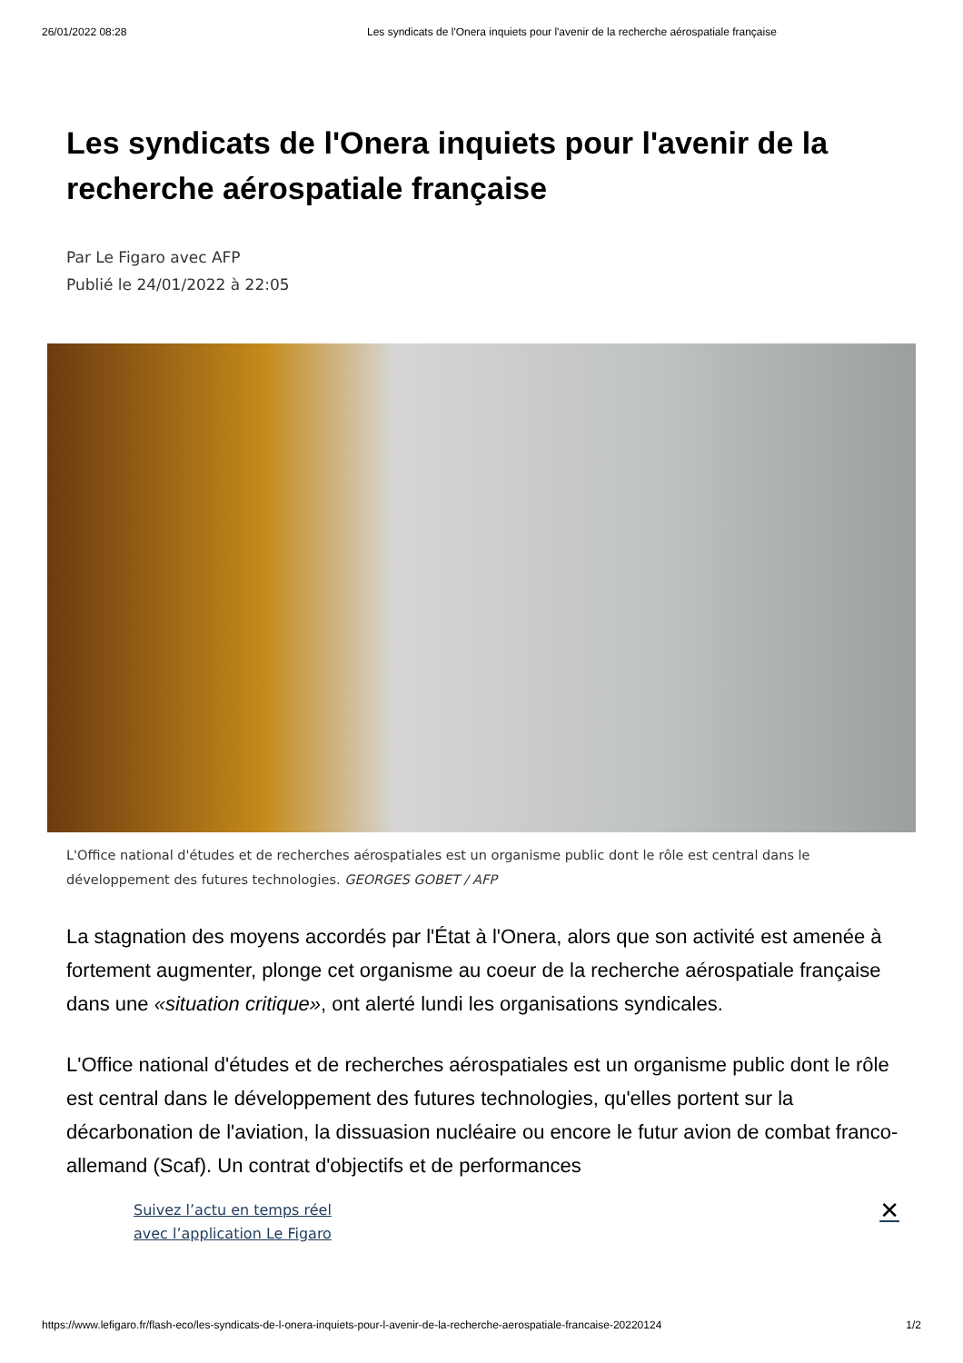26/01/2022 08:28 Les syndicats de l'Onera inquiets pour l'avenir de la recherche aérospatiale française
Les syndicats de l'Onera inquiets pour l'avenir de la recherche aérospatiale française
Par Le Figaro avec AFP
Publié le 24/01/2022 à 22:05
L'Office national d'études et de recherches aérospatiales est un organisme public dont le rôle est central dans le développement des futures technologies. GEORGES GOBET / AFP
La stagnation des moyens accordés par l'État à l'Onera, alors que son activité est amenée à fortement augmenter, plonge cet organisme au coeur de la recherche aérospatiale française dans une «situation critique», ont alerté lundi les organisations syndicales.
L'Office national d'études et de recherches aérospatiales est un organisme public dont le rôle est central dans le développement des futures technologies, qu'elles portent sur la décarbonation de l'aviation, la dissuasion nucléaire ou encore le futur avion de combat franco-allemand (Scaf). Un contrat d'objectifs et de performances
Suivez l’actu en temps réel
avec l’application Le Figaro ✕
https://www.lefigaro.fr/flash-eco/les-syndicats-de-l-onera-inquiets-pour-l-avenir-de-la-recherche-aerospatiale-francaise-20220124 1/2